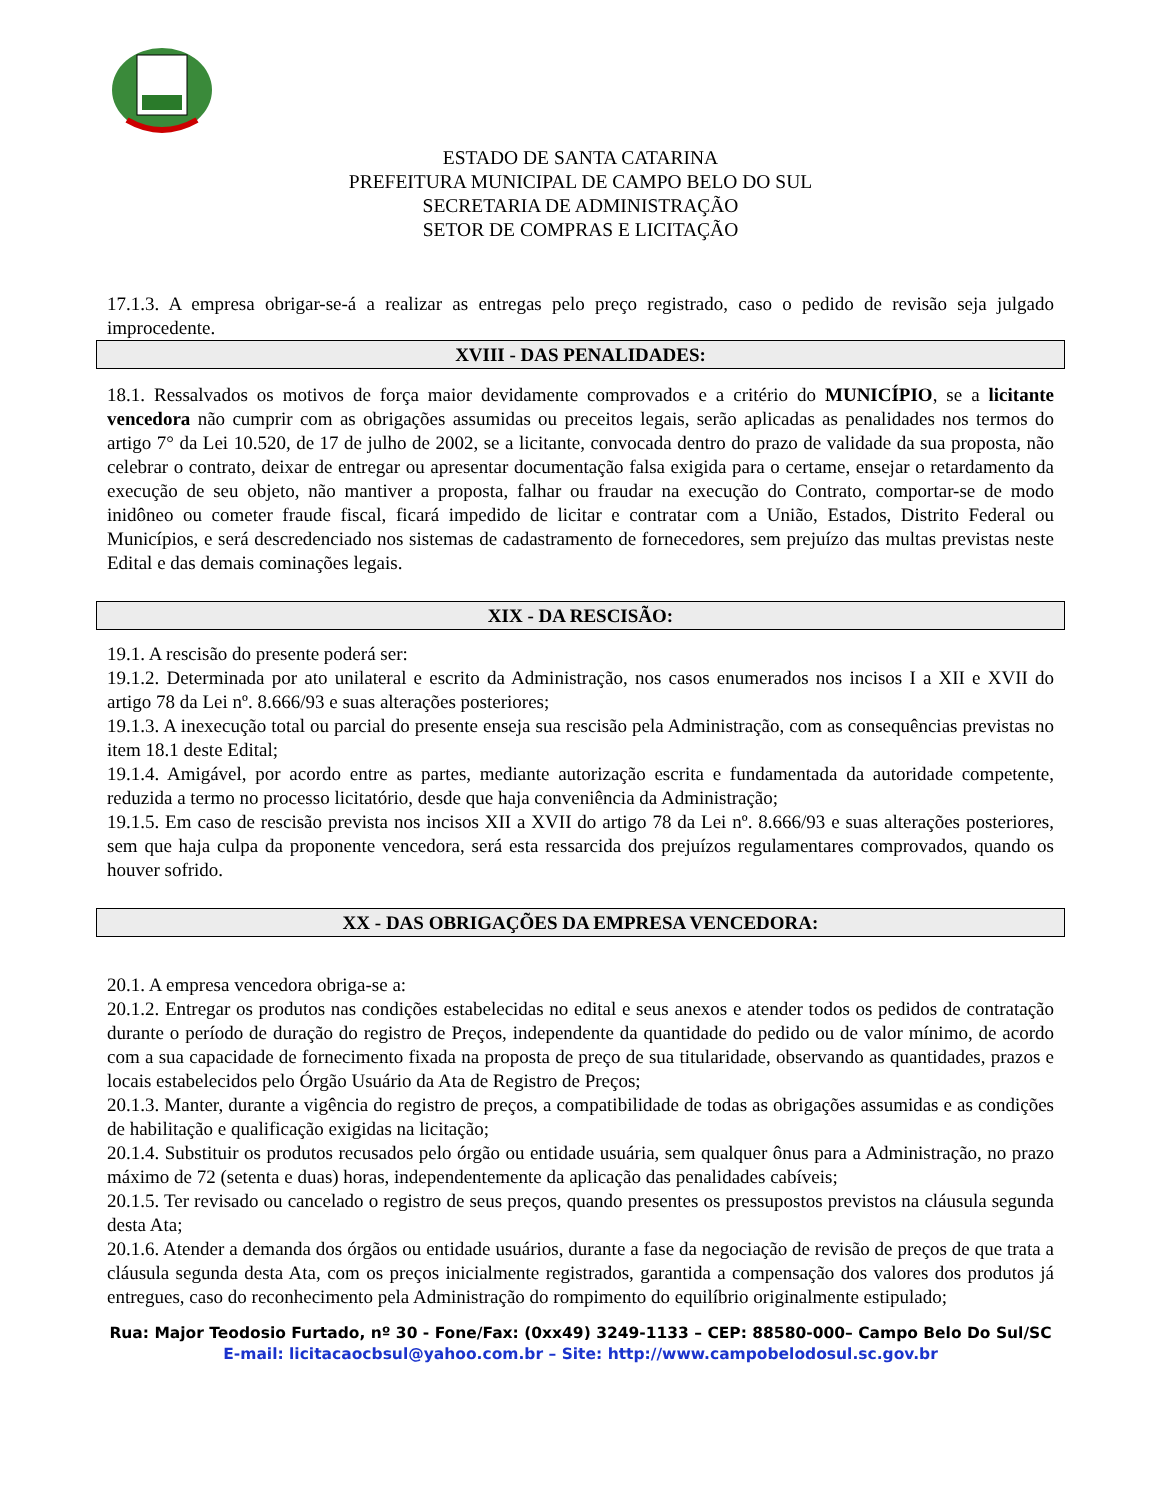ESTADO DE SANTA CATARINA
PREFEITURA MUNICIPAL DE CAMPO BELO DO SUL
SECRETARIA DE ADMINISTRAÇÃO
SETOR DE COMPRAS E LICITAÇÃO
17.1.3. A empresa obrigar-se-á a realizar as entregas pelo preço registrado, caso o pedido de revisão seja julgado improcedente.
XVIII - DAS PENALIDADES:
18.1. Ressalvados os motivos de força maior devidamente comprovados e a critério do MUNICÍPIO, se a licitante vencedora não cumprir com as obrigações assumidas ou preceitos legais, serão aplicadas as penalidades nos termos do artigo 7° da Lei 10.520, de 17 de julho de 2002, se a licitante, convocada dentro do prazo de validade da sua proposta, não celebrar o contrato, deixar de entregar ou apresentar documentação falsa exigida para o certame, ensejar o retardamento da execução de seu objeto, não mantiver a proposta, falhar ou fraudar na execução do Contrato, comportar-se de modo inidôneo ou cometer fraude fiscal, ficará impedido de licitar e contratar com a União, Estados, Distrito Federal ou Municípios, e será descredenciado nos sistemas de cadastramento de fornecedores, sem prejuízo das multas previstas neste Edital e das demais cominações legais.
XIX - DA RESCISÃO:
19.1. A rescisão do presente poderá ser:
19.1.2. Determinada por ato unilateral e escrito da Administração, nos casos enumerados nos incisos I a XII e XVII do artigo 78 da Lei nº. 8.666/93 e suas alterações posteriores;
19.1.3. A inexecução total ou parcial do presente enseja sua rescisão pela Administração, com as consequências previstas no item 18.1 deste Edital;
19.1.4. Amigável, por acordo entre as partes, mediante autorização escrita e fundamentada da autoridade competente, reduzida a termo no processo licitatório, desde que haja conveniência da Administração;
19.1.5. Em caso de rescisão prevista nos incisos XII a XVII do artigo 78 da Lei nº. 8.666/93 e suas alterações posteriores, sem que haja culpa da proponente vencedora, será esta ressarcida dos prejuízos regulamentares comprovados, quando os houver sofrido.
XX - DAS OBRIGAÇÕES DA EMPRESA VENCEDORA:
20.1. A empresa vencedora obriga-se a:
20.1.2. Entregar os produtos nas condições estabelecidas no edital e seus anexos e atender todos os pedidos de contratação durante o período de duração do registro de Preços, independente da quantidade do pedido ou de valor mínimo, de acordo com a sua capacidade de fornecimento fixada na proposta de preço de sua titularidade, observando as quantidades, prazos e locais estabelecidos pelo Órgão Usuário da Ata de Registro de Preços;
20.1.3. Manter, durante a vigência do registro de preços, a compatibilidade de todas as obrigações assumidas e as condições de habilitação e qualificação exigidas na licitação;
20.1.4. Substituir os produtos recusados pelo órgão ou entidade usuária, sem qualquer ônus para a Administração, no prazo máximo de 72 (setenta e duas) horas, independentemente da aplicação das penalidades cabíveis;
20.1.5. Ter revisado ou cancelado o registro de seus preços, quando presentes os pressupostos previstos na cláusula segunda desta Ata;
20.1.6. Atender a demanda dos órgãos ou entidade usuários, durante a fase da negociação de revisão de preços de que trata a cláusula segunda desta Ata, com os preços inicialmente registrados, garantida a compensação dos valores dos produtos já entregues, caso do reconhecimento pela Administração do rompimento do equilíbrio originalmente estipulado;
Rua: Major Teodosio Furtado, nº 30 - Fone/Fax: (0xx49) 3249-1133 – CEP: 88580-000– Campo Belo Do Sul/SC
E-mail: licitacaocbsul@yahoo.com.br – Site: http://www.campobelodosul.sc.gov.br